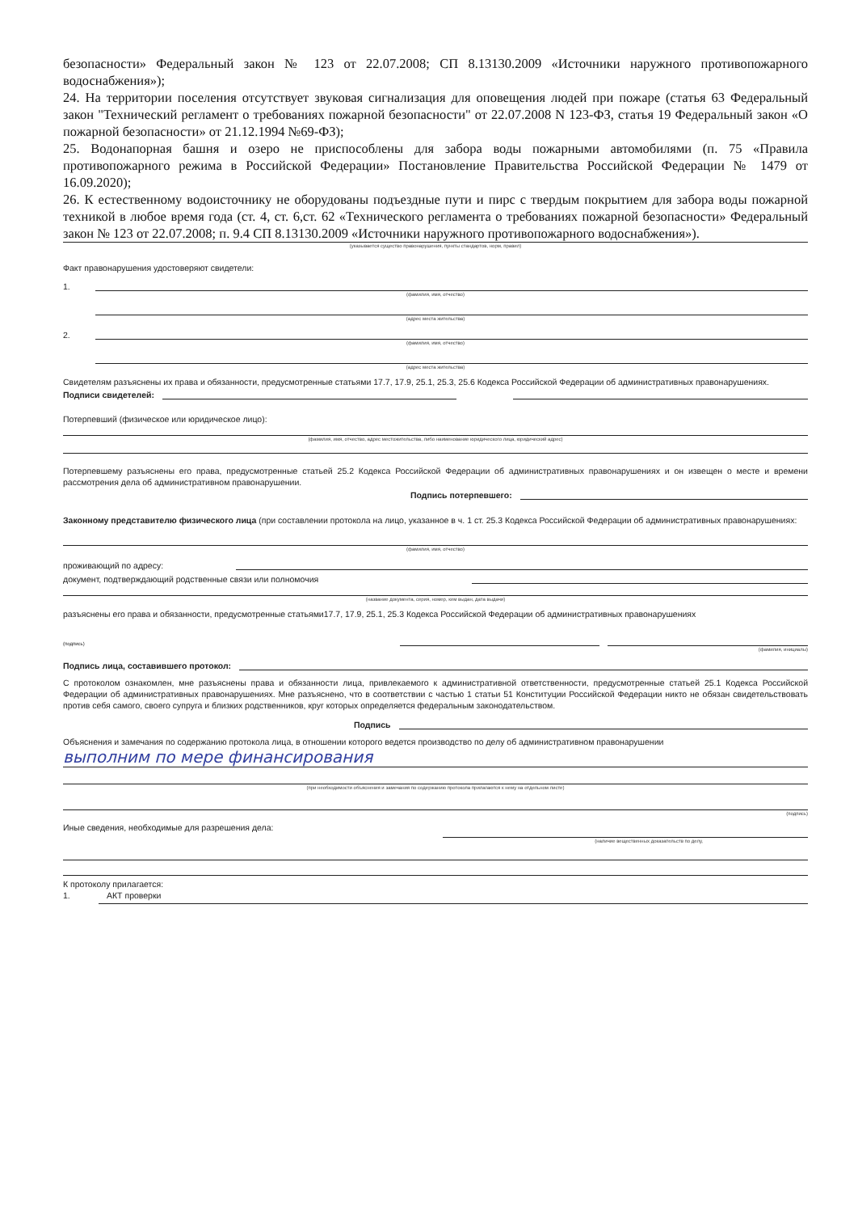безопасности» Федеральный закон № 123 от 22.07.2008; СП 8.13130.2009 «Источники наружного противопожарного водоснабжения»);
24. На территории поселения отсутствует звуковая сигнализация для оповещения людей при пожаре (статья 63 Федеральный закон "Технический регламент о требованиях пожарной безопасности" от 22.07.2008 N 123-ФЗ, статья 19 Федеральный закон «О пожарной безопасности» от 21.12.1994 №69-ФЗ);
25. Водонапорная башня и озеро не приспособлены для забора воды пожарными автомобилями (п. 75 «Правила противопожарного режима в Российской Федерации» Постановление Правительства Российской Федерации № 1479 от 16.09.2020);
26. К естественному водоисточнику не оборудованы подъездные пути и пирс с твердым покрытием для забора воды пожарной техникой в любое время года (ст. 4, ст. 6,ст. 62 «Технического регламента о требованиях пожарной безопасности» Федеральный закон № 123 от 22.07.2008; п. 9.4 СП 8.13130.2009 «Источники наружного противопожарного водоснабжения»).
(указывается существо правонарушения, пункты стандартов, норм, правил)
Факт правонарушения удостоверяют свидетели:
1.
(фамилия, имя, отчество)
(адрес места жительства)
2.
(фамилия, имя, отчество)
(адрес места жительства)
Свидетелям разъяснены их права и обязанности, предусмотренные статьями 17.7, 17.9, 25.1, 25.3, 25.6 Кодекса Российской Федерации об административных правонарушениях.
Подписи свидетелей:
Потерпевший (физическое или юридическое лицо):
(фамилия, имя, отчество, адрес местожительства, либо наименование юридического лица, юридический адрес)
Потерпевшему разъяснены его права, предусмотренные статьей 25.2 Кодекса Российской Федерации об административных правонарушениях и он извещен о месте и времени рассмотрения дела об административном правонарушении.
Подпись потерпевшего:
Законному представителю физического лица (при составлении протокола на лицо, указанное в ч. 1 ст. 25.3 Кодекса Российской Федерации об административных правонарушениях:
(фамилия, имя, отчество)
проживающий по адресу:
документ, подтверждающий родственные связи или полномочия
(название документа, серия, номер, кем выдан, дата выдачи)
разъяснены его права и обязанности, предусмотренные статьями17.7, 17.9, 25.1, 25.3 Кодекса Российской Федерации об административных правонарушениях
(подпись)
(фамилия, инициалы)
Подпись лица, составившего протокол:
С протоколом ознакомлен, мне разъяснены права и обязанности лица, привлекаемого к административной ответственности, предусмотренные статьей 25.1 Кодекса Российской Федерации об административных правонарушениях. Мне разъяснено, что в соответствии с частью 1 статьи 51 Конституции Российской Федерации никто не обязан свидетельствовать против себя самого, своего супруга и близких родственников, круг которых определяется федеральным законодательством.
Подпись
Объяснения и замечания по содержанию протокола лица, в отношении которого ведется производство по делу об административном правонарушении
выполним по мере финансирования
(при необходимости объяснения и замечания по содержанию протокола прилагаются к нему на отдельном листе)
(подпись)
Иные сведения, необходимые для разрешения дела:
(наличие вещественных доказательств по делу,
К протоколу прилагается:
1. АКТ проверки